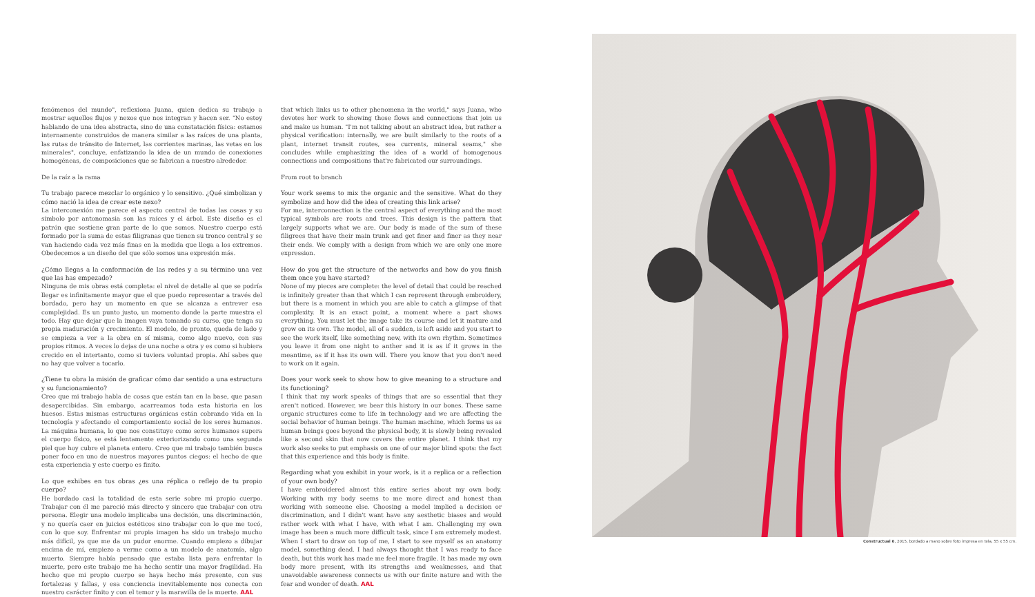fenómenos del mundo", reflexiona Juana, quien dedica su trabajo a mostrar aquellos flujos y nexos que nos integran y hacen ser. "No estoy hablando de una idea abstracta, sino de una constatación física: estamos internamente construidos de manera similar a las raíces de una planta, las rutas de tránsito de Internet, las corrientes marinas, las vetas en los minerales", concluye, enfatizando la idea de un mundo de conexiones homogéneas, de composiciones que se fabrican a nuestro alrededor.
De la raíz a la rama
Tu trabajo parece mezclar lo orgánico y lo sensitivo. ¿Qué simbolizan y cómo nació la idea de crear este nexo?
La interconexión me parece el aspecto central de todas las cosas y su símbolo por antonomasia son las raíces y el árbol. Este diseño es el patrón que sostiene gran parte de lo que somos. Nuestro cuerpo está formado por la suma de estas filigranas que tienen su tronco central y se van haciendo cada vez más finas en la medida que llega a los extremos. Obedecemos a un diseño del que sólo somos una expresión más.
¿Cómo llegas a la conformación de las redes y a su término una vez que las has empezado?
Ninguna de mis obras está completa: el nivel de detalle al que se podría llegar es infinitamente mayor que el que puedo representar a través del bordado, pero hay un momento en que se alcanza a entrever esa complejidad. Es un punto justo, un momento donde la parte muestra el todo. Hay que dejar que la imagen vaya tomando su curso, que tenga su propia maduración y crecimiento. El modelo, de pronto, queda de lado y se empieza a ver a la obra en sí misma, como algo nuevo, con sus propios ritmos. A veces lo dejas de una noche a otra y es como si hubiera crecido en el intertanto, como si tuviera voluntad propia. Ahí sabes que no hay que volver a tocarlo.
¿Tiene tu obra la misión de graficar cómo dar sentido a una estructura y su funcionamiento?
Creo que mi trabajo habla de cosas que están tan en la base, que pasan desapercibidas. Sin embargo, acarreamos toda esta historia en los huesos. Estas mismas estructuras orgánicas están cobrando vida en la tecnología y afectando el comportamiento social de los seres humanos. La máquina humana, lo que nos constituye como seres humanos supera el cuerpo físico, se está lentamente exteriorizando como una segunda piel que hoy cubre el planeta entero. Creo que mi trabajo también busca poner foco en uno de nuestros mayores puntos ciegos: el hecho de que esta experiencia y este cuerpo es finito.
Lo que exhibes en tus obras ¿es una réplica o reflejo de tu propio cuerpo?
He bordado casi la totalidad de esta serie sobre mi propio cuerpo. Trabajar con él me pareció más directo y sincero que trabajar con otra persona. Elegir una modelo implicaba una decisión, una discriminación, y no quería caer en juicios estéticos sino trabajar con lo que me tocó, con lo que soy. Enfrentar mi propia imagen ha sido un trabajo mucho más difícil, ya que me da un pudor enorme. Cuando empiezo a dibujar encima de mí, empiezo a verme como a un modelo de anatomía, algo muerto. Siempre había pensado que estaba lista para enfrentar la muerte, pero este trabajo me ha hecho sentir una mayor fragilidad. Ha hecho que mi propio cuerpo se haya hecho más presente, con sus fortalezas y fallas, y esa conciencia inevitablemente nos conecta con nuestro carácter finito y con el temor y la maravilla de la muerte. AAL
that which links us to other phenomena in the world," says Juana, who devotes her work to showing those flows and connections that join us and make us human. "I'm not talking about an abstract idea, but rather a physical verification: internally, we are built similarly to the roots of a plant, internet transit routes, sea currents, mineral seams," she concludes while emphasizing the idea of a world of homogenous connections and compositions that're fabricated our surroundings.
From root to branch
Your work seems to mix the organic and the sensitive. What do they symbolize and how did the idea of creating this link arise?
For me, interconnection is the central aspect of everything and the most typical symbols are roots and trees. This design is the pattern that largely supports what we are. Our body is made of the sum of these filigrees that have their main trunk and get finer and finer as they near their ends. We comply with a design from which we are only one more expression.
How do you get the structure of the networks and how do you finish them once you have started?
None of my pieces are complete: the level of detail that could be reached is infinitely greater than that which I can represent through embroidery, but there is a moment in which you are able to catch a glimpse of that complexity. It is an exact point, a moment where a part shows everything. You must let the image take its course and let it mature and grow on its own. The model, all of a sudden, is left aside and you start to see the work itself, like something new, with its own rhythm. Sometimes you leave it from one night to anther and it is as if it grows in the meantime, as if it has its own will. There you know that you don't need to work on it again.
Does your work seek to show how to give meaning to a structure and its functioning?
I think that my work speaks of things that are so essential that they aren't noticed. However, we bear this history in our bones. These same organic structures come to life in technology and we are affecting the social behavior of human beings. The human machine, which forms us as human beings goes beyond the physical body, it is slowly being revealed like a second skin that now covers the entire planet. I think that my work also seeks to put emphasis on one of our major blind spots: the fact that this experience and this body is finite.
Regarding what you exhibit in your work, is it a replica or a reflection of your own body?
I have embroidered almost this entire series about my own body. Working with my body seems to me more direct and honest than working with someone else. Choosing a model implied a decision or discrimination, and I didn't want have any aesthetic biases and would rather work with what I have, with what I am. Challenging my own image has been a much more difficult task, since I am extremely modest. When I start to draw on top of me, I start to see myself as an anatomy model, something dead. I had always thought that I was ready to face death, but this work has made me feel more fragile. It has made my own body more present, with its strengths and weaknesses, and that unavoidable awareness connects us with our finite nature and with the fear and wonder of death. AAL
Constructual 6, 2015, bordado a mano sobre foto impresa en tela, 55 x 55 cm.